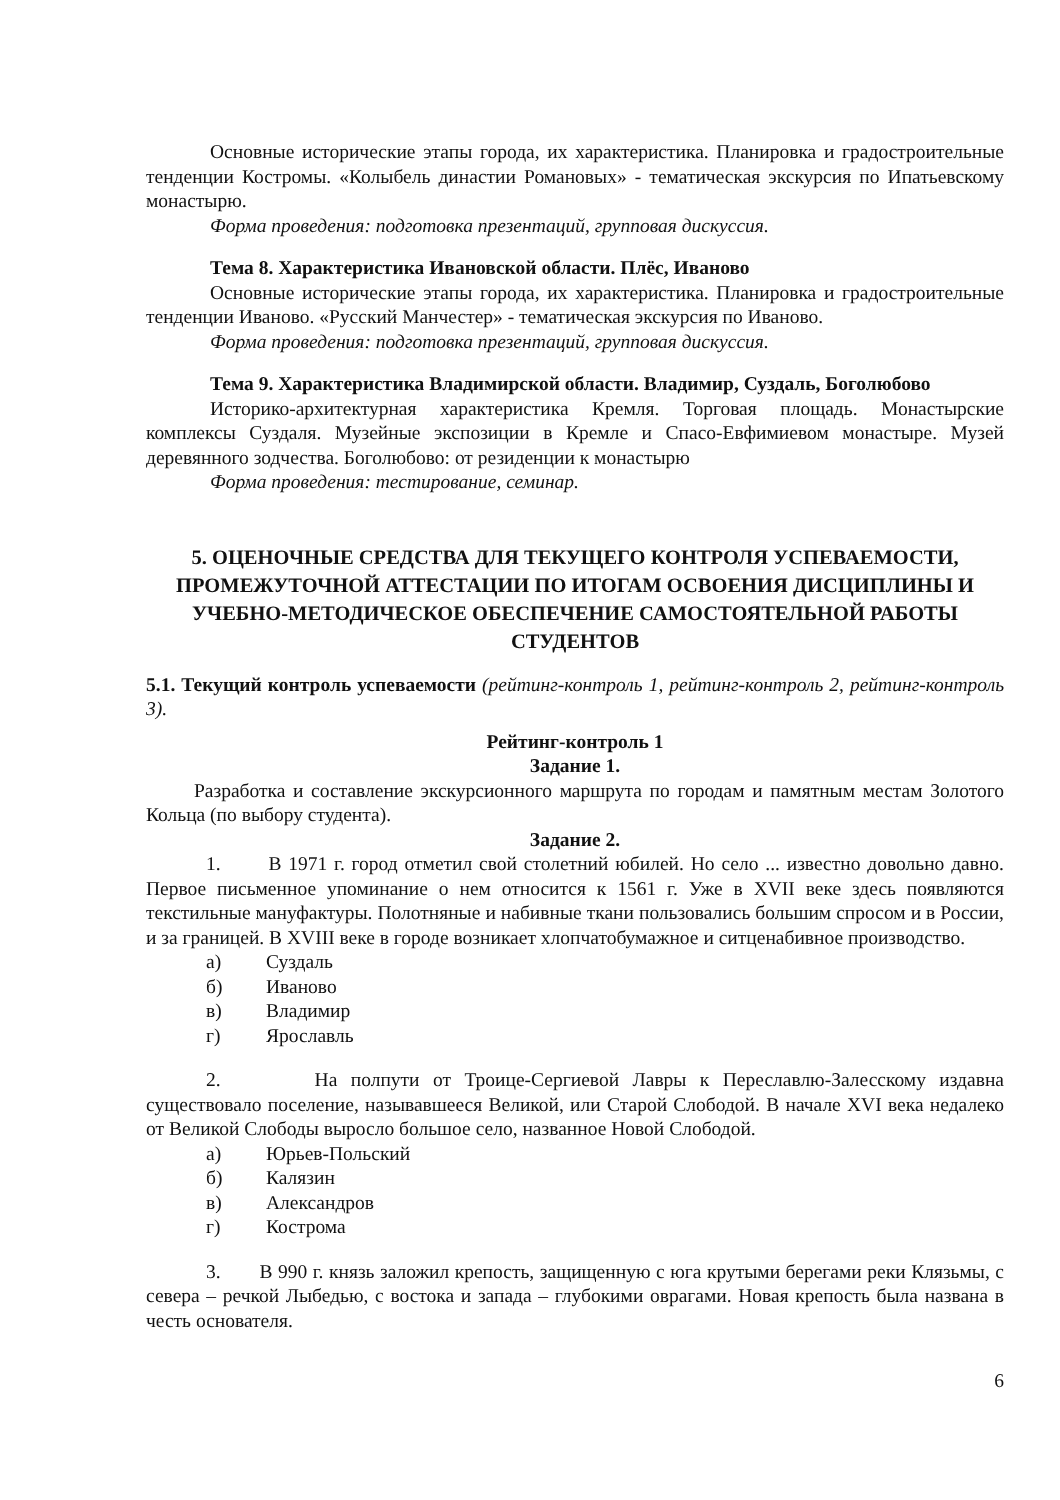Основные исторические этапы города, их характеристика. Планировка и градостроительные тенденции Костромы. «Колыбель династии Романовых» - тематическая экскурсия по Ипатьевскому монастырю.
Форма проведения: подготовка презентаций, групповая дискуссия.
Тема 8. Характеристика Ивановской области. Плёс, Иваново
Основные исторические этапы города, их характеристика. Планировка и градостроительные тенденции Иваново. «Русский Манчестер» - тематическая экскурсия по Иваново.
Форма проведения: подготовка презентаций, групповая дискуссия.
Тема 9. Характеристика Владимирской области. Владимир, Суздаль, Боголюбово
Историко-архитектурная характеристика Кремля. Торговая площадь. Монастырские комплексы Суздаля. Музейные экспозиции в Кремле и Спасо-Евфимиевом монастыре. Музей деревянного зодчества. Боголюбово: от резиденции к монастырю
Форма проведения: тестирование, семинар.
5. ОЦЕНОЧНЫЕ СРЕДСТВА ДЛЯ ТЕКУЩЕГО КОНТРОЛЯ УСПЕВАЕМОСТИ, ПРОМЕЖУТОЧНОЙ АТТЕСТАЦИИ ПО ИТОГАМ ОСВОЕНИЯ ДИСЦИПЛИНЫ И УЧЕБНО-МЕТОДИЧЕСКОЕ ОБЕСПЕЧЕНИЕ САМОСТОЯТЕЛЬНОЙ РАБОТЫ СТУДЕНТОВ
5.1. Текущий контроль успеваемости (рейтинг-контроль 1, рейтинг-контроль 2, рейтинг-контроль 3).
Рейтинг-контроль 1
Задание 1.
Разработка и составление экскурсионного маршрута по городам и памятным местам Золотого Кольца (по выбору студента).
Задание 2.
1. В 1971 г. город отметил свой столетний юбилей. Но село ... известно довольно давно. Первое письменное упоминание о нем относится к 1561 г. Уже в XVII веке здесь появляются текстильные мануфактуры. Полотняные и набивные ткани пользовались большим спросом и в России, и за границей. В XVIII веке в городе возникает хлопчатобумажное и ситценабивное производство.
а) Суздаль
б) Иваново
в) Владимир
г) Ярославль
2. На полпути от Троице-Сергиевой Лавры к Переславлю-Залесскому издавна существовало поселение, называвшееся Великой, или Старой Слободой. В начале XVI века недалеко от Великой Слободы выросло большое село, названное Новой Слободой.
а) Юрьев-Польский
б) Калязин
в) Александров
г) Кострома
3. В 990 г. князь заложил крепость, защищенную с юга крутыми берегами реки Клязьмы, с севера – речкой Лыбедью, с востока и запада – глубокими оврагами. Новая крепость была названа в честь основателя.
6